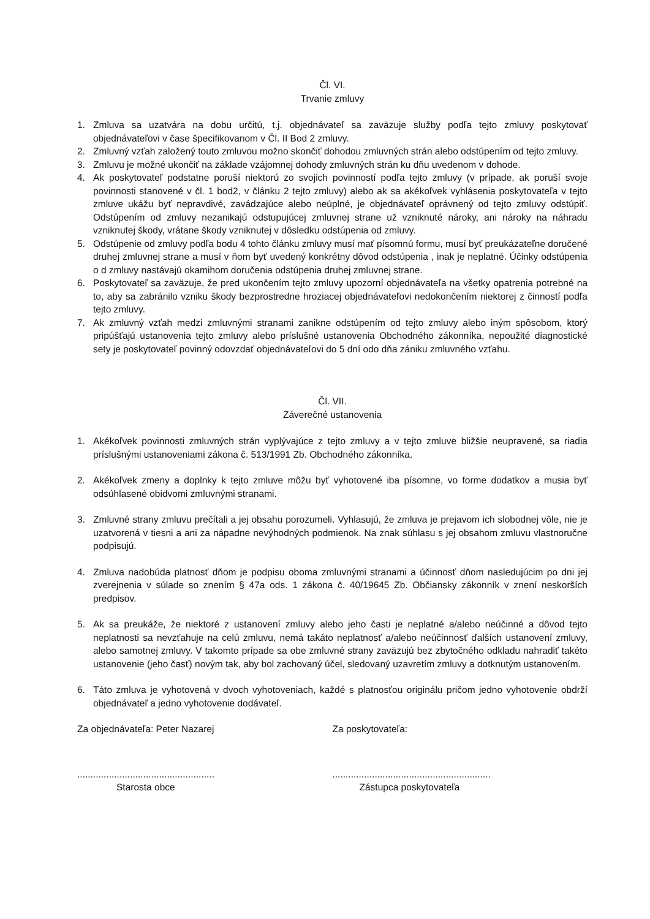Čl. VI.
Trvanie zmluvy
1. Zmluva sa uzatvára na dobu určitú, t.j. objednávateľ sa zaväzuje služby podľa tejto zmluvy poskytovať objednávateľovi v čase špecifikovanom v Čl. II Bod 2 zmluvy.
2. Zmluvný vzťah založený touto zmluvou možno skončiť dohodou zmluvných strán alebo odstúpením od tejto zmluvy.
3. Zmluvu je možné ukončiť na základe vzájomnej dohody zmluvných strán ku dňu uvedenom v dohode.
4. Ak poskytovateľ podstatne poruší niektorú zo svojich povinností podľa tejto zmluvy (v prípade, ak poruší svoje povinnosti stanovené v čl. 1 bod2, v článku 2 tejto zmluvy) alebo ak sa akékoľvek vyhlásenia poskytovateľa v tejto zmluve ukážu byť nepravdivé, zavádzajúce alebo neúplné, je objednávateľ oprávnený od tejto zmluvy odstúpiť. Odstúpením od zmluvy nezanikajú odstupujúcej zmluvnej strane už vzniknuté nároky, ani nároky na náhradu vzniknutej škody, vrátane škody vzniknutej v dôsledku odstúpenia od zmluvy.
5. Odstúpenie od zmluvy podľa bodu 4 tohto článku zmluvy musí mať písomnú formu, musí byť preukázateľne doručené druhej zmluvnej strane a musí v ňom byť uvedený konkrétny dôvod odstúpenia , inak je neplatné. Účinky odstúpenia o d zmluvy nastávajú okamihom doručenia odstúpenia druhej zmluvnej strane.
6. Poskytovateľ sa zaväzuje, že pred ukončením tejto zmluvy upozorní objednávateľa na všetky opatrenia potrebné na to, aby sa zabránilo vzniku škody bezprostredne hroziacej objednávateľovi nedokončením niektorej z činností podľa tejto zmluvy.
7. Ak zmluvný vzťah medzi zmluvnými stranami zanikne odstúpením od tejto zmluvy alebo iným spôsobom, ktorý pripúšťajú ustanovenia tejto zmluvy alebo príslušné ustanovenia Obchodného zákonníka, nepoužité diagnostické sety je poskytovateľ povinný odovzdať objednávateľovi do 5 dní odo dňa zániku zmluvného vzťahu.
Čl. VII.
Záverečné ustanovenia
1. Akékoľvek povinnosti zmluvných strán vyplývajúce z tejto zmluvy a v tejto zmluve bližšie neupravené, sa riadia príslušnými ustanoveniami zákona č. 513/1991 Zb. Obchodného zákonníka.
2. Akékoľvek zmeny a doplnky k tejto zmluve môžu byť vyhotovené iba písomne, vo forme dodatkov a musia byť odsúhlasené obidvomi zmluvnými stranami.
3. Zmluvné strany zmluvu prečítali a jej obsahu porozumeli. Vyhlasujú, že zmluva je prejavom ich slobodnej vôle, nie je uzatvorená v tiesni a ani za nápadne nevýhodných podmienok. Na znak súhlasu s jej obsahom zmluvu vlastnoručne podpisujú.
4. Zmluva nadobúda platnosť dňom je podpisu oboma zmluvnými stranami a účinnosť dňom nasledujúcim po dni jej zverejnenia v súlade so znením § 47a ods. 1 zákona č. 40/19645 Zb. Občiansky zákonník v znení neskorších predpisov.
5. Ak sa preukáže, že niektoré z ustanovení zmluvy alebo jeho časti je neplatné a/alebo neúčinné a dôvod tejto neplatnosti sa nevzťahuje na celú zmluvu, nemá takáto neplatnosť a/alebo neúčinnosť ďalších ustanovení zmluvy, alebo samotnej zmluvy. V takomto prípade sa obe zmluvné strany zaväzujú bez zbytočného odkladu nahradiť takéto ustanovenie (jeho časť) novým tak, aby bol zachovaný účel, sledovaný uzavretím zmluvy a dotknutým ustanovením.
6. Táto zmluva je vyhotovená v dvoch vyhotoveniach, každé s platnosťou originálu pričom jedno vyhotovenie obdrží objednávateľ a jedno vyhotovenie dodávateľ.
Za objednávateľa: Peter Nazarej Za poskytovateľa:
....................................................
Starosta obce
............................................................
Zástupca poskytovateľa